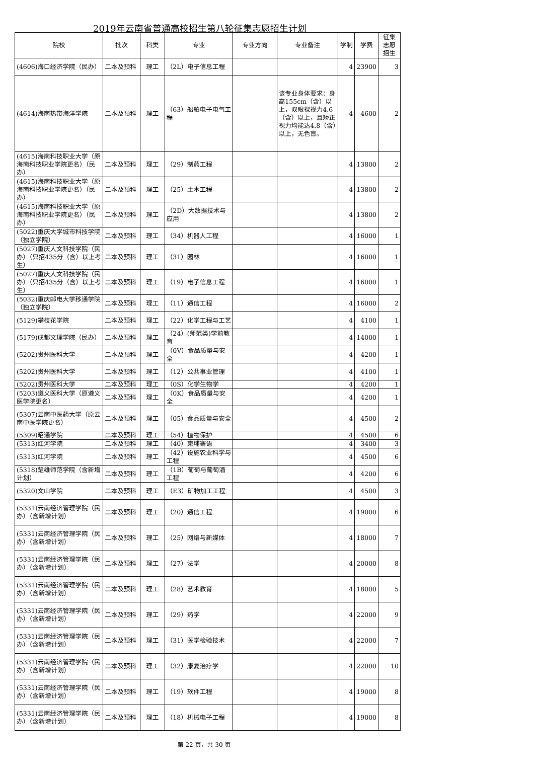2019年云南省普通高校招生第八轮征集志愿招生计划
| 院校 | 批次 | 科类 | 专业 | 专业方向 | 专业备注 | 学制 | 学费 | 征集志愿招生 |
| --- | --- | --- | --- | --- | --- | --- | --- | --- |
| (4606)海口经济学院（民办） | 二本及预科 | 理工 | （2L）电子信息工程 | | | 4 | 23900 | 3 |
| (4614)海南热带海洋学院 | 二本及预科 | 理工 | （63）船舶电子电气工程 | | 该专业身体要求：身高155cm（含）以上，双眼裸视力4.6（含）以上，且矫正视力均能达4.8（含）以上，无色盲。 | 4 | 4600 | 2 |
| (4615)海南科技职业大学（原海南科技职业学院更名）（民办） | 二本及预科 | 理工 | （29）制药工程 | | | 4 | 13800 | 2 |
| (4615)海南科技职业大学（原海南科技职业学院更名）（民办） | 二本及预科 | 理工 | （25）土木工程 | | | 4 | 13800 | 2 |
| (4615)海南科技职业大学（原海南科技职业学院更名）（民办） | 二本及预科 | 理工 | （2D）大数据技术与应用 | | | 4 | 13800 | 2 |
| (5022)重庆大学城市科技学院（独立学院） | 二本及预科 | 理工 | （34）机器人工程 | | | 4 | 16000 | 1 |
| (5027)重庆人文科技学院（民办）（只招435分（含）以上考生） | 二本及预科 | 理工 | （31）园林 | | | 4 | 16000 | 1 |
| (5027)重庆人文科技学院（民办）（只招435分（含）以上考生） | 二本及预科 | 理工 | （19）电子信息工程 | | | 4 | 16000 | 1 |
| (5032)重庆邮电大学移通学院（独立学院） | 二本及预科 | 理工 | （11）通信工程 | | | 4 | 16000 | 2 |
| (5129)攀枝花学院 | 二本及预科 | 理工 | （22）化学工程与工艺 | | | 4 | 4100 | 1 |
| (5179)成都文理学院（民办） | 二本及预科 | 理工 | （24）(师范类)学前教育 | | | 4 | 14000 | 1 |
| (5202)贵州医科大学 | 二本及预科 | 理工 | （0V）食品质量与安全 | | | 4 | 4200 | 1 |
| (5202)贵州医科大学 | 二本及预科 | 理工 | （12）公共事业管理 | | | 4 | 4100 | 1 |
| (5202)贵州医科大学 | 二本及预科 | 理工 | （0S）化学生物学 | | | 4 | 4200 | 1 |
| (5203)遵义医科大学（原遵义医学院更名） | 二本及预科 | 理工 | （0K）食品质量与安全 | | | 4 | 4200 | 1 |
| (5307)云南中医药大学（原云南中医学院更名） | 二本及预科 | 理工 | （05）食品质量与安全 | | | 4 | 4500 | 2 |
| (5309)昭通学院 | 二本及预科 | 理工 | （54）植物保护 | | | 4 | 4500 | 6 |
| (5313)红河学院 | 二本及预科 | 理工 | （40）柬埔寨语 | | | 4 | 3400 | 3 |
| (5313)红河学院 | 二本及预科 | 理工 | （42）设施农业科学与工程 | | | 4 | 4500 | 6 |
| (5318)楚雄师范学院（含新增计划） | 二本及预科 | 理工 | （1B）葡萄与葡萄酒工程 | | | 4 | 4200 | 6 |
| (5320)文山学院 | 二本及预科 | 理工 | （E3）矿物加工工程 | | | 4 | 4500 | 3 |
| (5331)云南经济管理学院（民办）（含新增计划） | 二本及预科 | 理工 | （20）通信工程 | | | 4 | 19000 | 6 |
| (5331)云南经济管理学院（民办）（含新增计划） | 二本及预科 | 理工 | （25）网络与新媒体 | | | 4 | 18000 | 7 |
| (5331)云南经济管理学院（民办）（含新增计划） | 二本及预科 | 理工 | （27）法学 | | | 4 | 20000 | 8 |
| (5331)云南经济管理学院（民办）（含新增计划） | 二本及预科 | 理工 | （28）艺术教育 | | | 4 | 18000 | 5 |
| (5331)云南经济管理学院（民办）（含新增计划） | 二本及预科 | 理工 | （29）药学 | | | 4 | 22000 | 9 |
| (5331)云南经济管理学院（民办）（含新增计划） | 二本及预科 | 理工 | （31）医学检验技术 | | | 4 | 22000 | 7 |
| (5331)云南经济管理学院（民办）（含新增计划） | 二本及预科 | 理工 | （32）康复治疗学 | | | 4 | 22000 | 10 |
| (5331)云南经济管理学院（民办）（含新增计划） | 二本及预科 | 理工 | （19）软件工程 | | | 4 | 19000 | 8 |
| (5331)云南经济管理学院（民办）（含新增计划） | 二本及预科 | 理工 | （18）机械电子工程 | | | 4 | 19000 | 8 |
第 22 页，共 30 页